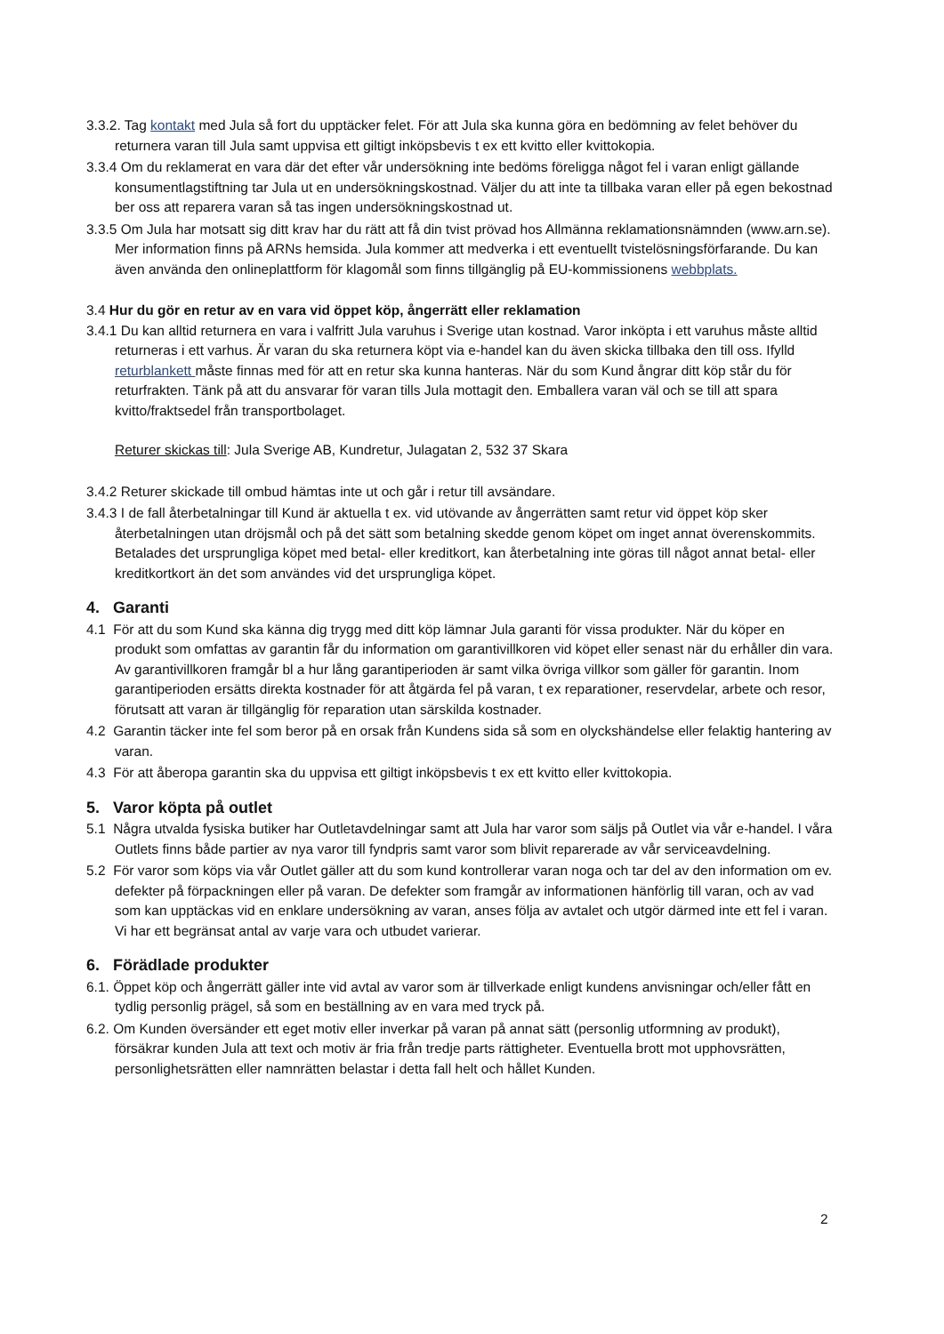3.3.2. Tag kontakt med Jula så fort du upptäcker felet. För att Jula ska kunna göra en bedömning av felet behöver du returnera varan till Jula samt uppvisa ett giltigt inköpsbevis t ex ett kvitto eller kvittokopia.
3.3.4 Om du reklamerat en vara där det efter vår undersökning inte bedöms föreligga något fel i varan enligt gällande konsumentlagstiftning tar Jula ut en undersökningskostnad. Väljer du att inte ta tillbaka varan eller på egen bekostnad ber oss att reparera varan så tas ingen undersökningskostnad ut.
3.3.5 Om Jula har motsatt sig ditt krav har du rätt att få din tvist prövad hos Allmänna reklamationsnämnden (www.arn.se). Mer information finns på ARNs hemsida. Jula kommer att medverka i ett eventuellt tvistelösningsförfarande. Du kan även använda den onlineplattform för klagomål som finns tillgänglig på EU-kommissionens webbplats.
3.4 Hur du gör en retur av en vara vid öppet köp, ångerrätt eller reklamation
3.4.1 Du kan alltid returnera en vara i valfritt Jula varuhus i Sverige utan kostnad. Varor inköpta i ett varuhus måste alltid returneras i ett varhus. Är varan du ska returnera köpt via e-handel kan du även skicka tillbaka den till oss. Ifylld returblankett måste finnas med för att en retur ska kunna hanteras. När du som Kund ångrar ditt köp står du för returfrakten. Tänk på att du ansvarar för varan tills Jula mottagit den. Emballera varan väl och se till att spara kvitto/fraktsedel från transportbolaget.
Returer skickas till: Jula Sverige AB, Kundretur, Julagatan 2, 532 37 Skara
3.4.2 Returer skickade till ombud hämtas inte ut och går i retur till avsändare.
3.4.3 I de fall återbetalningar till Kund är aktuella t ex. vid utövande av ångerrätten samt retur vid öppet köp sker återbetalningen utan dröjsmål och på det sätt som betalning skedde genom köpet om inget annat överenskommits. Betalades det ursprungliga köpet med betal- eller kreditkort, kan återbetalning inte göras till något annat betal- eller kreditkortkort än det som användes vid det ursprungliga köpet.
4. Garanti
4.1 För att du som Kund ska känna dig trygg med ditt köp lämnar Jula garanti för vissa produkter. När du köper en produkt som omfattas av garantin får du information om garantivillkoren vid köpet eller senast när du erhåller din vara. Av garantivillkoren framgår bl a hur lång garantiperioden är samt vilka övriga villkor som gäller för garantin. Inom garantiperioden ersätts direkta kostnader för att åtgärda fel på varan, t ex reparationer, reservdelar, arbete och resor, förutsatt att varan är tillgänglig för reparation utan särskilda kostnader.
4.2 Garantin täcker inte fel som beror på en orsak från Kundens sida så som en olyckshändelse eller felaktig hantering av varan.
4.3 För att åberopa garantin ska du uppvisa ett giltigt inköpsbevis t ex ett kvitto eller kvittokopia.
5. Varor köpta på outlet
5.1 Några utvalda fysiska butiker har Outletavdelningar samt att Jula har varor som säljs på Outlet via vår e-handel. I våra Outlets finns både partier av nya varor till fyndpris samt varor som blivit reparerade av vår serviceavdelning.
5.2 För varor som köps via vår Outlet gäller att du som kund kontrollerar varan noga och tar del av den information om ev. defekter på förpackningen eller på varan. De defekter som framgår av informationen hänförlig till varan, och av vad som kan upptäckas vid en enklare undersökning av varan, anses följa av avtalet och utgör därmed inte ett fel i varan. Vi har ett begränsat antal av varje vara och utbudet varierar.
6. Förädlade produkter
6.1. Öppet köp och ångerrätt gäller inte vid avtal av varor som är tillverkade enligt kundens anvisningar och/eller fått en tydlig personlig prägel, så som en beställning av en vara med tryck på.
6.2. Om Kunden översänder ett eget motiv eller inverkar på varan på annat sätt (personlig utformning av produkt), försäkrar kunden Jula att text och motiv är fria från tredje parts rättigheter. Eventuella brott mot upphovsrätten, personlighetsrätten eller namnrätten belastar i detta fall helt och hållet Kunden.
2